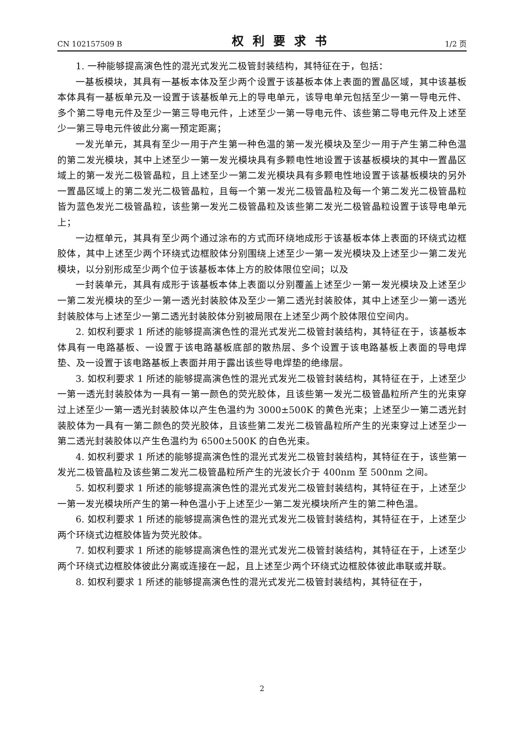CN 102157509 B 权利要求书 1/2 页
1. 一种能够提高演色性的混光式发光二极管封装结构，其特征在于，包括：
一基板模块，其具有一基板本体及至少两个设置于该基板本体上表面的置晶区域，其中该基板本体具有一基板单元及一设置于该基板单元上的导电单元，该导电单元包括至少一第一导电元件、多个第二导电元件及至少一第三导电元件，上述至少一第一导电元件、该些第二导电元件及上述至少一第三导电元件彼此分离一预定距离；
一发光单元，其具有至少一用于产生第一种色温的第一发光模块及至少一用于产生第二种色温的第二发光模块，其中上述至少一第一发光模块具有多颗电性地设置于该基板模块的其中一置晶区域上的第一发光二极管晶粒，且上述至少一第二发光模块具有多颗电性地设置于该基板模块的另外一置晶区域上的第二发光二极管晶粒，且每一个第一发光二极管晶粒及每一个第二发光二极管晶粒皆为蓝色发光二极管晶粒，该些第一发光二极管晶粒及该些第二发光二极管晶粒设置于该导电单元上；
一边框单元，其具有至少两个通过涂布的方式而环绕地成形于该基板本体上表面的环绕式边框胶体，其中上述至少两个环绕式边框胶体分别围绕上述至少一第一发光模块及上述至少一第二发光模块，以分别形成至少两个位于该基板本体上方的胶体限位空间；以及
一封装单元，其具有成形于该基板本体上表面以分别覆盖上述至少一第一发光模块及上述至少一第二发光模块的至少一第一透光封装胶体及至少一第二透光封装胶体，其中上述至少一第一透光封装胶体与上述至少一第二透光封装胶体分别被局限在上述至少两个胶体限位空间内。
2. 如权利要求 1 所述的能够提高演色性的混光式发光二极管封装结构，其特征在于，该基板本体具有一电路基板、一设置于该电路基板底部的散热层、多个设置于该电路基板上表面的导电焊垫、及一设置于该电路基板上表面并用于露出该些导电焊垫的绝缘层。
3. 如权利要求 1 所述的能够提高演色性的混光式发光二极管封装结构，其特征在于，上述至少一第一透光封装胶体为一具有一第一颜色的荧光胶体，且该些第一发光二极管晶粒所产生的光束穿过上述至少一第一透光封装胶体以产生色温约为 3000±500K 的黄色光束；上述至少一第二透光封装胶体为一具有一第二颜色的荧光胶体，且该些第二发光二极管晶粒所产生的光束穿过上述至少一第二透光封装胶体以产生色温约为 6500±500K 的白色光束。
4. 如权利要求 1 所述的能够提高演色性的混光式发光二极管封装结构，其特征在于，该些第一发光二极管晶粒及该些第二发光二极管晶粒所产生的光波长介于 400nm 至 500nm 之间。
5. 如权利要求 1 所述的能够提高演色性的混光式发光二极管封装结构，其特征在于，上述至少一第一发光模块所产生的第一种色温小于上述至少一第二发光模块所产生的第二种色温。
6. 如权利要求 1 所述的能够提高演色性的混光式发光二极管封装结构，其特征在于，上述至少两个环绕式边框胶体皆为荧光胶体。
7. 如权利要求 1 所述的能够提高演色性的混光式发光二极管封装结构，其特征在于，上述至少两个环绕式边框胶体彼此分离或连接在一起，且上述至少两个环绕式边框胶体彼此串联或并联。
8. 如权利要求 1 所述的能够提高演色性的混光式发光二极管封装结构，其特征在于，
2